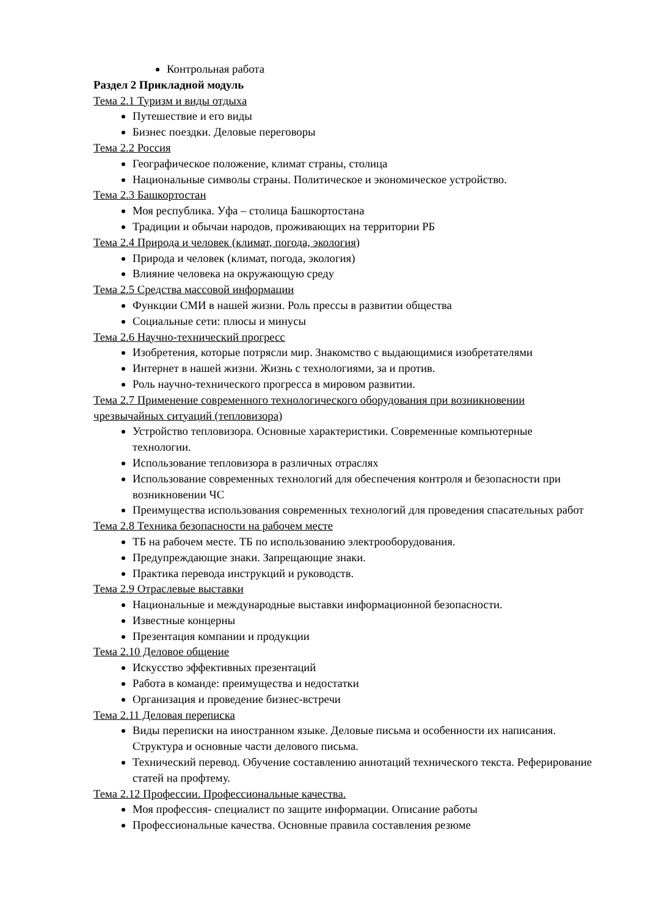Контрольная работа
Раздел 2 Прикладной модуль
Тема 2.1 Туризм и виды отдыха
Путешествие и его виды
Бизнес поездки. Деловые переговоры
Тема 2.2 Россия
Географическое положение, климат страны, столица
Национальные символы страны. Политическое и экономическое устройство.
Тема 2.3 Башкортостан
Моя республика. Уфа – столица Башкортостана
Традиции и обычаи народов, проживающих на территории РБ
Тема 2.4 Природа и человек (климат, погода, экология)
Природа и человек (климат, погода, экология)
Влияние человека на окружающую среду
Тема 2.5 Средства массовой информации
Функции СМИ в нашей жизни. Роль прессы в развитии общества
Социальные сети: плюсы и минусы
Тема 2.6 Научно-технический прогресс
Изобретения, которые потрясли мир. Знакомство с выдающимися изобретателями
Интернет в нашей жизни. Жизнь с технологиями, за и против.
Роль научно-технического прогресса в мировом развитии.
Тема 2.7 Применение современного технологического оборудования при возникновении чрезвычайных ситуаций (тепловизора)
Устройство тепловизора. Основные характеристики. Современные компьютерные технологии.
Использование тепловизора в различных отраслях
Использование современных технологий для обеспечения контроля и безопасности при возникновении ЧС
Преимущества использования современных технологий для проведения спасательных работ
Тема 2.8 Техника безопасности на рабочем месте
ТБ на рабочем месте. ТБ по использованию электрооборудования.
Предупреждающие знаки. Запрещающие знаки.
Практика перевода инструкций и руководств.
Тема 2.9 Отраслевые выставки
Национальные и международные выставки информационной безопасности.
Известные концерны
Презентация компании и продукции
Тема 2.10 Деловое общение
Искусство эффективных презентаций
Работа в команде: преимущества и недостатки
Организация и проведение бизнес-встречи
Тема 2.11 Деловая переписка
Виды переписки на иностранном языке. Деловые письма и особенности их написания. Структура и основные части делового письма.
Технический перевод. Обучение составлению аннотаций технического текста. Реферирование статей на профтему.
Тема 2.12 Профессии. Профессиональные качества.
Моя профессия- специалист по защите информации. Описание работы
Профессиональные качества. Основные правила составления резюме